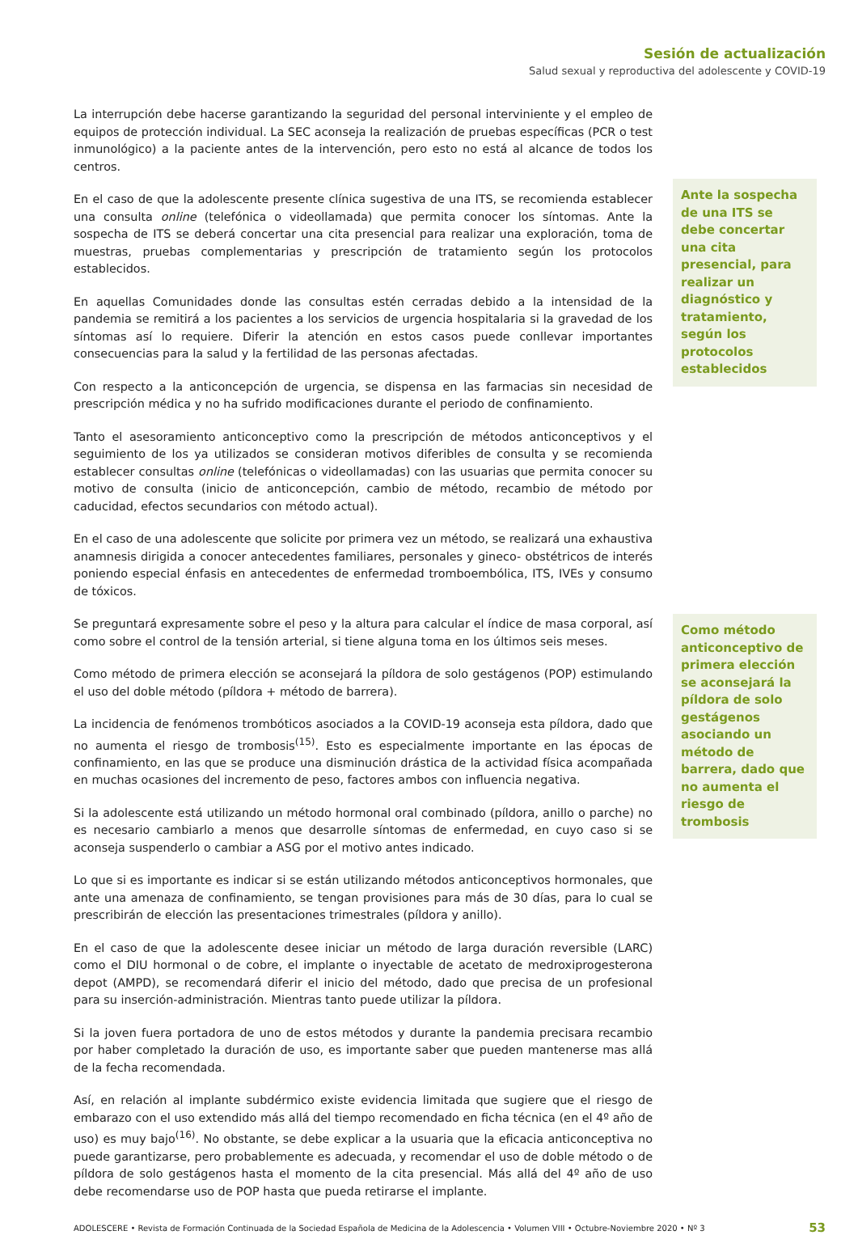Sesión de actualización
Salud sexual y reproductiva del adolescente y COVID-19
La interrupción debe hacerse garantizando la seguridad del personal interviniente y el empleo de equipos de protección individual. La SEC aconseja la realización de pruebas específicas (PCR o test inmunológico) a la paciente antes de la intervención, pero esto no está al alcance de todos los centros.
En el caso de que la adolescente presente clínica sugestiva de una ITS, se recomienda establecer una consulta online (telefónica o videollamada) que permita conocer los síntomas. Ante la sospecha de ITS se deberá concertar una cita presencial para realizar una exploración, toma de muestras, pruebas complementarias y prescripción de tratamiento según los protocolos establecidos.
En aquellas Comunidades donde las consultas estén cerradas debido a la intensidad de la pandemia se remitirá a los pacientes a los servicios de urgencia hospitalaria si la gravedad de los síntomas así lo requiere. Diferir la atención en estos casos puede conllevar importantes consecuencias para la salud y la fertilidad de las personas afectadas.
Con respecto a la anticoncepción de urgencia, se dispensa en las farmacias sin necesidad de prescripción médica y no ha sufrido modificaciones durante el periodo de confinamiento.
Tanto el asesoramiento anticonceptivo como la prescripción de métodos anticonceptivos y el seguimiento de los ya utilizados se consideran motivos diferibles de consulta y se recomienda establecer consultas online (telefónicas o videollamadas) con las usuarias que permita conocer su motivo de consulta (inicio de anticoncepción, cambio de método, recambio de método por caducidad, efectos secundarios con método actual).
En el caso de una adolescente que solicite por primera vez un método, se realizará una exhaustiva anamnesis dirigida a conocer antecedentes familiares, personales y gineco- obstétricos de interés poniendo especial énfasis en antecedentes de enfermedad tromboembólica, ITS, IVEs y consumo de tóxicos.
Se preguntará expresamente sobre el peso y la altura para calcular el índice de masa corporal, así como sobre el control de la tensión arterial, si tiene alguna toma en los últimos seis meses.
Como método de primera elección se aconsejará la píldora de solo gestágenos (POP) estimulando el uso del doble método (píldora + método de barrera).
La incidencia de fenómenos trombóticos asociados a la COVID-19 aconseja esta píldora, dado que no aumenta el riesgo de trombosis<sup>(15)</sup>. Esto es especialmente importante en las épocas de confinamiento, en las que se produce una disminución drástica de la actividad física acompañada en muchas ocasiones del incremento de peso, factores ambos con influencia negativa.
Si la adolescente está utilizando un método hormonal oral combinado (píldora, anillo o parche) no es necesario cambiarlo a menos que desarrolle síntomas de enfermedad, en cuyo caso si se aconseja suspenderlo o cambiar a ASG por el motivo antes indicado.
Lo que si es importante es indicar si se están utilizando métodos anticonceptivos hormonales, que ante una amenaza de confinamiento, se tengan provisiones para más de 30 días, para lo cual se prescribirán de elección las presentaciones trimestrales (píldora y anillo).
En el caso de que la adolescente desee iniciar un método de larga duración reversible (LARC) como el DIU hormonal o de cobre, el implante o inyectable de acetato de medroxiprogesterona depot (AMPD), se recomendará diferir el inicio del método, dado que precisa de un profesional para su inserción-administración. Mientras tanto puede utilizar la píldora.
Si la joven fuera portadora de uno de estos métodos y durante la pandemia precisara recambio por haber completado la duración de uso, es importante saber que pueden mantenerse mas allá de la fecha recomendada.
Así, en relación al implante subdérmico existe evidencia limitada que sugiere que el riesgo de embarazo con el uso extendido más allá del tiempo recomendado en ficha técnica (en el 4º año de uso) es muy bajo<sup>(16)</sup>. No obstante, se debe explicar a la usuaria que la eficacia anticonceptiva no puede garantizarse, pero probablemente es adecuada, y recomendar el uso de doble método o de píldora de solo gestágenos hasta el momento de la cita presencial. Más allá del 4º año de uso debe recomendarse uso de POP hasta que pueda retirarse el implante.
Ante la sospecha de una ITS se debe concertar una cita presencial, para realizar un diagnóstico y tratamiento, según los protocolos establecidos
Como método anticonceptivo de primera elección se aconsejará la píldora de solo gestágenos asociando un método de barrera, dado que no aumenta el riesgo de trombosis
ADOLESCERE • Revista de Formación Continuada de la Sociedad Española de Medicina de la Adolescencia • Volumen VIII • Octubre-Noviembre 2020 • Nº 3 53